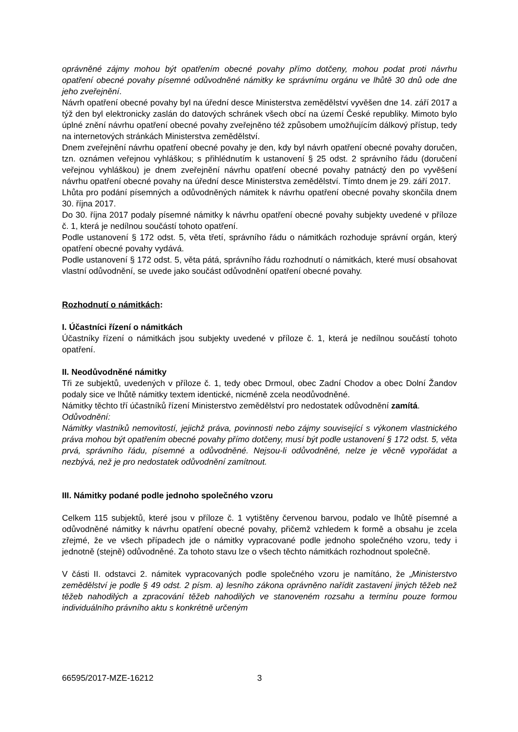oprávněné zájmy mohou být opatřením obecné povahy přímo dotčeny, mohou podat proti návrhu opatření obecné povahy písemné odůvodněné námitky ke správnímu orgánu ve lhůtě 30 dnů ode dne jeho zveřejnění.
Návrh opatření obecné povahy byl na úřední desce Ministerstva zemědělství vyvěšen dne 14. září 2017 a týž den byl elektronicky zaslán do datových schránek všech obcí na území České republiky. Mimoto bylo úplné znění návrhu opatření obecné povahy zveřejněno též způsobem umožňujícím dálkový přístup, tedy na internetových stránkách Ministerstva zemědělství.
Dnem zveřejnění návrhu opatření obecné povahy je den, kdy byl návrh opatření obecné povahy doručen, tzn. oznámen veřejnou vyhláškou; s přihlédnutím k ustanovení § 25 odst. 2 správního řádu (doručení veřejnou vyhláškou) je dnem zveřejnění návrhu opatření obecné povahy patnáctý den po vyvěšení návrhu opatření obecné povahy na úřední desce Ministerstva zemědělství. Tímto dnem je 29. září 2017.
Lhůta pro podání písemných a odůvodněných námitek k návrhu opatření obecné povahy skončila dnem 30. října 2017.
Do 30. října 2017 podaly písemné námitky k návrhu opatření obecné povahy subjekty uvedené v příloze č. 1, která je nedílnou součástí tohoto opatření.
Podle ustanovení § 172 odst. 5, věta třetí, správního řádu o námitkách rozhoduje správní orgán, který opatření obecné povahy vydává.
Podle ustanovení § 172 odst. 5, věta pátá, správního řádu rozhodnutí o námitkách, které musí obsahovat vlastní odůvodnění, se uvede jako součást odůvodnění opatření obecné povahy.
Rozhodnutí o námitkách:
I. Účastníci řízení o námitkách
Účastníky řízení o námitkách jsou subjekty uvedené v příloze č. 1, která je nedílnou součástí tohoto opatření.
II. Neodůvodněné námitky
Tři ze subjektů, uvedených v příloze č. 1, tedy obec Drmoul, obec Zadní Chodov a obec Dolní Žandov podaly sice ve lhůtě námitky textem identické, nicméně zcela neodůvodněné.
Námitky těchto tří účastníků řízení Ministerstvo zemědělství pro nedostatek odůvodnění zamítá.
Odůvodnění:
Námitky vlastníků nemovitostí, jejichž práva, povinnosti nebo zájmy související s výkonem vlastnického práva mohou být opatřením obecné povahy přímo dotčeny, musí být podle ustanovení § 172 odst. 5, věta prvá, správního řádu, písemné a odůvodněné. Nejsou-li odůvodněné, nelze je věcně vypořádat a nezbývá, než je pro nedostatek odůvodnění zamítnout.
III. Námitky podané podle jednoho společného vzoru
Celkem 115 subjektů, které jsou v příloze č. 1 vytištěny červenou barvou, podalo ve lhůtě písemné a odůvodněné námitky k návrhu opatření obecné povahy, přičemž vzhledem k formě a obsahu je zcela zřejmé, že ve všech případech jde o námitky vypracované podle jednoho společného vzoru, tedy i jednotně (stejně) odůvodněné. Za tohoto stavu lze o všech těchto námitkách rozhodnout společně.
V části II. odstavci 2. námitek vypracovaných podle společného vzoru je namítáno, že „Ministerstvo zemědělství je podle § 49 odst. 2 písm. a) lesního zákona oprávněno nařídit zastavení jiných těžeb než těžeb nahodilých a zpracování těžeb nahodilých ve stanoveném rozsahu a termínu pouze formou individuálního právního aktu s konkrétně určeným
66595/2017-MZE-16212 3